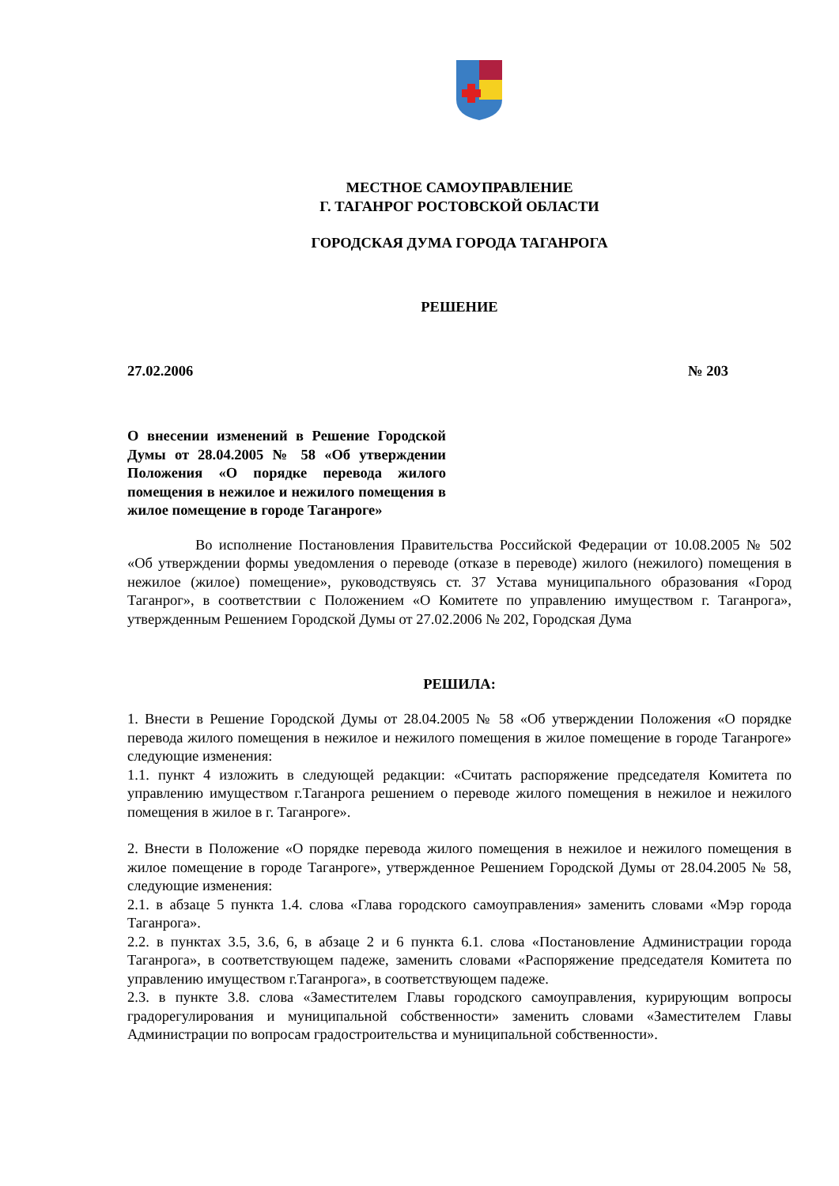МЕСТНОЕ САМОУПРАВЛЕНИЕ
Г. ТАГАНРОГ РОСТОВСКОЙ ОБЛАСТИ
ГОРОДСКАЯ ДУМА ГОРОДА ТАГАНРОГА
РЕШЕНИЕ
27.02.2006 № 203
О внесении изменений в Решение Городской Думы от 28.04.2005 № 58 «Об утверждении Положения «О порядке перевода жилого помещения в нежилое и нежилого помещения в жилое помещение в городе Таганроге»
Во исполнение Постановления Правительства Российской Федерации от 10.08.2005 № 502 «Об утверждении формы уведомления о переводе (отказе в переводе) жилого (нежилого) помещения в нежилое (жилое) помещение», руководствуясь ст. 37 Устава муниципального образования «Город Таганрог», в соответствии с Положением «О Комитете по управлению имуществом г. Таганрога», утвержденным Решением Городской Думы от 27.02.2006 № 202, Городская Дума
РЕШИЛА:
1. Внести в Решение Городской Думы от 28.04.2005 № 58 «Об утверждении Положения «О порядке перевода жилого помещения в нежилое и нежилого помещения в жилое помещение в городе Таганроге» следующие изменения:
1.1. пункт 4 изложить в следующей редакции: «Считать распоряжение председателя Комитета по управлению имуществом г.Таганрога решением о переводе жилого помещения в нежилое и нежилого помещения в жилое в г. Таганроге».
2. Внести в Положение «О порядке перевода жилого помещения в нежилое и нежилого помещения в жилое помещение в городе Таганроге», утвержденное Решением Городской Думы от 28.04.2005 № 58, следующие изменения:
2.1. в абзаце 5 пункта 1.4. слова «Глава городского самоуправления» заменить словами «Мэр города Таганрога».
2.2. в пунктах 3.5, 3.6, 6, в абзаце 2 и 6 пункта 6.1. слова «Постановление Администрации города Таганрога», в соответствующем падеже, заменить словами «Распоряжение председателя Комитета по управлению имуществом г.Таганрога», в соответствующем падеже.
2.3. в пункте 3.8. слова «Заместителем Главы городского самоуправления, курирующим вопросы градорегулирования и муниципальной собственности» заменить словами «Заместителем Главы Администрации по вопросам градостроительства и муниципальной собственности».